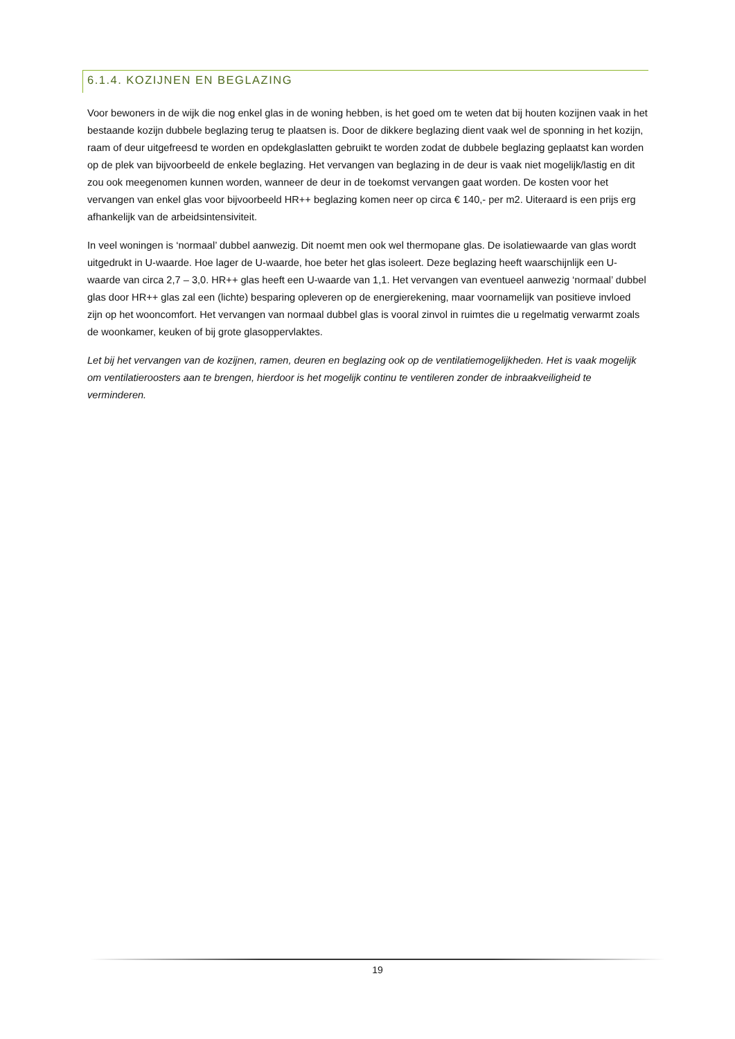6.1.4. KOZIJNEN EN BEGLAZING
Voor bewoners in de wijk die nog enkel glas in de woning hebben, is het goed om te weten dat bij houten kozijnen vaak in het bestaande kozijn dubbele beglazing terug te plaatsen is. Door de dikkere beglazing dient vaak wel de sponning in het kozijn, raam of deur uitgefreesd te worden en opdekglaslatten gebruikt te worden zodat de dubbele beglazing geplaatst kan worden op de plek van bijvoorbeeld de enkele beglazing. Het vervangen van beglazing in de deur is vaak niet mogelijk/lastig en dit zou ook meegenomen kunnen worden, wanneer de deur in de toekomst vervangen gaat worden. De kosten voor het vervangen van enkel glas voor bijvoorbeeld HR++ beglazing komen neer op circa € 140,- per m2. Uiteraard is een prijs erg afhankelijk van de arbeidsintensiviteit.
In veel woningen is ‘normaal’ dubbel aanwezig. Dit noemt men ook wel thermopane glas. De isolatiewaarde van glas wordt uitgedrukt in U-waarde. Hoe lager de U-waarde, hoe beter het glas isoleert. Deze beglazing heeft waarschijnlijk een U-waarde van circa 2,7 – 3,0. HR++ glas heeft een U-waarde van 1,1. Het vervangen van eventueel aanwezig ‘normaal’ dubbel glas door HR++ glas zal een (lichte) besparing opleveren op de energierekening, maar voornamelijk van positieve invloed zijn op het wooncomfort. Het vervangen van normaal dubbel glas is vooral zinvol in ruimtes die u regelmatig verwarmt zoals de woonkamer, keuken of bij grote glasoppervlaktes.
Let bij het vervangen van de kozijnen, ramen, deuren en beglazing ook op de ventilatiemogelijkheden. Het is vaak mogelijk om ventilatieroosters aan te brengen, hierdoor is het mogelijk continu te ventileren zonder de inbraakveiligheid te verminderen.
19